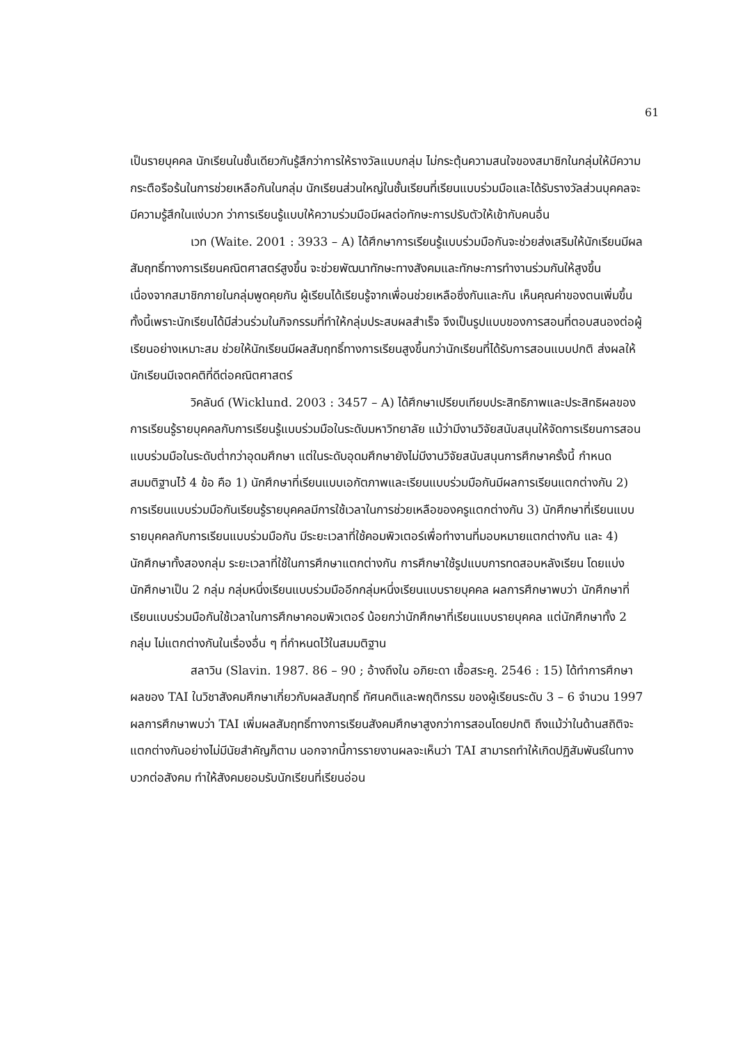61
เป็นรายบุคคล นักเรียนในชั้นเดียวกันรู้สึกว่าการให้รางวัลแบบกลุ่ม ไม่กระตุ้นความสนใจของสมาชิกในกลุ่มให้มีความกระตือรือร้นในการช่วยเหลือกันในกลุ่ม นักเรียนส่วนใหญ่ในชั้นเรียนที่เรียนแบบร่วมมือและได้รับรางวัลส่วนบุคคลจะมีความรู้สึกในแง่บวก ว่าการเรียนรู้แบบให้ความร่วมมือมีผลต่อทักษะการปรับตัวให้เข้ากับคนอื่น
เวท (Waite. 2001 : 3933 – A) ได้ศึกษาการเรียนรู้แบบร่วมมือกันจะช่วยส่งเสริมให้นักเรียนมีผลสัมฤทธิ์ทางการเรียนคณิตศาสตร์สูงขึ้น จะช่วยพัฒนาทักษะทางสังคมและทักษะการทำงานร่วมกันให้สูงขึ้น เนื่องจากสมาชิกภายในกลุ่มพูดคุยกัน ผู้เรียนได้เรียนรู้จากเพื่อนช่วยเหลือซึ่งกันและกัน เห็นคุณค่าของตนเพิ่มขึ้น ทั้งนี้เพราะนักเรียนได้มีส่วนร่วมในกิจกรรมที่ทำให้กลุ่มประสบผลสำเร็จ จึงเป็นรูปแบบของการสอนที่ตอบสนองต่อผู้เรียนอย่างเหมาะสม ช่วยให้นักเรียนมีผลสัมฤทธิ์ทางการเรียนสูงขึ้นกว่านักเรียนที่ได้รับการสอนแบบปกติ ส่งผลให้นักเรียนมีเจตคติที่ดีต่อคณิตศาสตร์
วิคลันด์ (Wicklund. 2003 : 3457 – A) ได้ศึกษาเปรียบเทียบประสิทธิภาพและประสิทธิผลของการเรียนรู้รายบุคคลกับการเรียนรู้แบบร่วมมือในระดับมหาวิทยาลัย แม้ว่ามีงานวิจัยสนับสนุนให้จัดการเรียนการสอนแบบร่วมมือในระดับต่ำกว่าอุดมศึกษา แต่ในระดับอุดมศึกษายังไม่มีงานวิจัยสนับสนุนการศึกษาครั้งนี้ กำหนดสมมติฐานไว้ 4 ข้อ คือ 1) นักศึกษาที่เรียนแบบเอกัตภาพและเรียนแบบร่วมมือกันมีผลการเรียนแตกต่างกัน 2) การเรียนแบบร่วมมือกันเรียนรู้รายบุคคลมีการใช้เวลาในการช่วยเหลือของครูแตกต่างกัน 3) นักศึกษาที่เรียนแบบรายบุคคลกับการเรียนแบบร่วมมือกัน มีระยะเวลาที่ใช้คอมพิวเตอร์เพื่อทำงานที่มอบหมายแตกต่างกัน และ 4) นักศึกษาทั้งสองกลุ่ม ระยะเวลาที่ใช้ในการศึกษาแตกต่างกัน การศึกษาใช้รูปแบบการทดสอบหลังเรียน โดยแบ่งนักศึกษาเป็น 2 กลุ่ม กลุ่มหนึ่งเรียนแบบร่วมมืออีกกลุ่มหนึ่งเรียนแบบรายบุคคล ผลการศึกษาพบว่า นักศึกษาที่เรียนแบบร่วมมือกันใช้เวลาในการศึกษาคอมพิวเตอร์ น้อยกว่านักศึกษาที่เรียนแบบรายบุคคล แต่นักศึกษาทั้ง 2 กลุ่ม ไม่แตกต่างกันในเรื่องอื่น ๆ ที่กำหนดไว้ในสมมติฐาน
สลาวิน (Slavin. 1987. 86 – 90 ; อ้างถึงใน อภิยะดา เชื้อสระคู. 2546 : 15) ได้ทำการศึกษาผลของ TAI ในวิชาสังคมศึกษาเกี่ยวกับผลสัมฤทธิ์ ทัศนคติและพฤติกรรม ของผู้เรียนระดับ 3 – 6 จำนวน 1997 ผลการศึกษาพบว่า TAI เพิ่มผลสัมฤทธิ์ทางการเรียนสังคมศึกษาสูงกว่าการสอนโดยปกติ ถึงแม้ว่าในด้านสถิติจะแตกต่างกันอย่างไม่มีนัยสำคัญก็ตาม นอกจากนี้การรายงานผลจะเห็นว่า TAI สามารถทำให้เกิดปฏิสัมพันธ์ในทางบวกต่อสังคม ทำให้สังคมยอมรับนักเรียนที่เรียนอ่อน